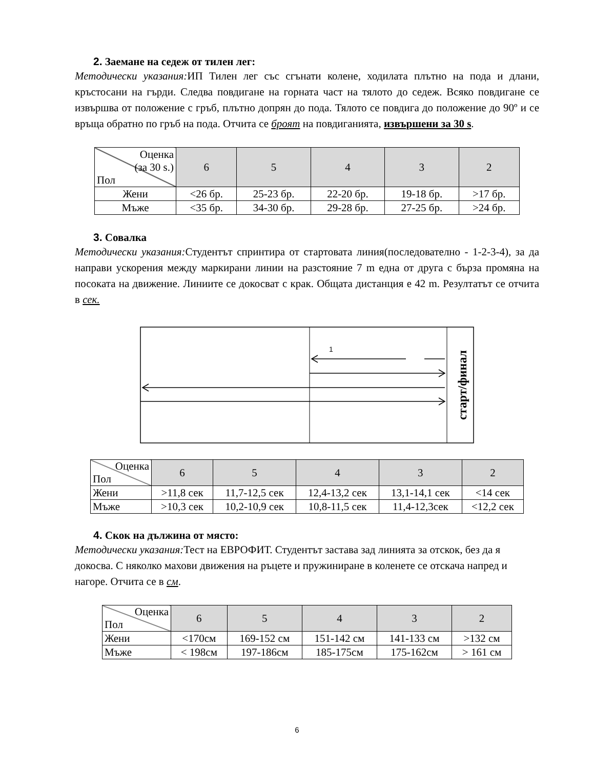2. Заемане на седеж от тилен лег:
Методически указания: ИП Тилен лег със сгънати колене, ходилата плътно на пода и длани, кръстосани на гърди. Следва повдигане на горната част на тялото до седеж. Всяко повдигане се извършва от положение с гръб, плътно допрян до пода. Тялото се повдига до положение до 90º и се връща обратно по гръб на пода. Отчита се броят на повдиганията, извършени за 30 s.
| Оценка (за 30 s.) Пол | 6 | 5 | 4 | 3 | 2 |
| --- | --- | --- | --- | --- | --- |
| Жени | <26 бр. | 25-23 бр. | 22-20 бр. | 19-18 бр. | >17 бр. |
| Мъже | <35 бр. | 34-30 бр. | 29-28 бр. | 27-25 бр. | >24 бр. |
3. Совалка
Методически указания: Студентът спринтира от стартовата линия(последователно - 1-2-3-4), за да направи ускорения между маркирани линии на разстояние 7 m една от друга с бърза промяна на посоката на движение. Линиите се докосват с крак. Общата дистанция е 42 m. Резултатът се отчита в сек.
1
старт/финал
| Оценка Пол | 6 | 5 | 4 | 3 | 2 |
| --- | --- | --- | --- | --- | --- |
| Жени | >11,8 сек | 11,7-12,5 сек | 12,4-13,2 сек | 13,1-14,1 сек | <14 сек |
| Мъже | >10,3 сек | 10,2-10,9 сек | 10,8-11,5 сек | 11,4-12,3сек | <12,2 сек |
4. Скок на дължина от място:
Методически указания: Тест на ЕВРОФИТ. Студентът застава зад линията за отскок, без да я докосва. С няколко махови движения на ръцете и пружиниране в коленете се отскача напред и нагоре. Отчита се в см.
| Оценка Пол | 6 | 5 | 4 | 3 | 2 |
| --- | --- | --- | --- | --- | --- |
| Жени | <170см | 169-152 см | 151-142 см | 141-133 см | >132 см |
| Мъже | < 198см | 197-186см | 185-175см | 175-162см | > 161 см |
6